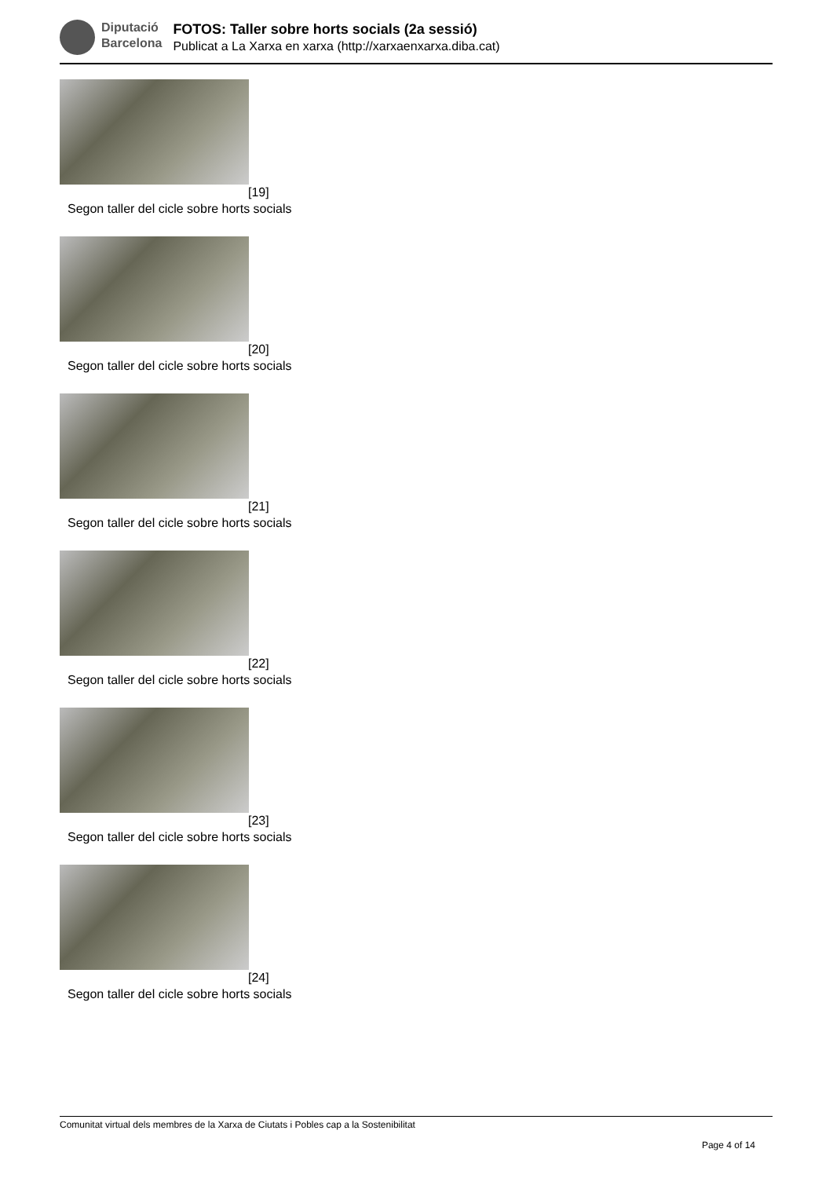Diputació
Barcelona
FOTOS: Taller sobre horts socials (2a sessió)
Publicat a La Xarxa en xarxa (http://xarxaenxarxa.diba.cat)
[19]
Segon taller del cicle sobre horts socials
[20]
Segon taller del cicle sobre horts socials
[21]
Segon taller del cicle sobre horts socials
[22]
Segon taller del cicle sobre horts socials
[23]
Segon taller del cicle sobre horts socials
[24]
Segon taller del cicle sobre horts socials
Comunitat virtual dels membres de la Xarxa de Ciutats i Pobles cap a la Sostenibilitat
Page 4 of 14